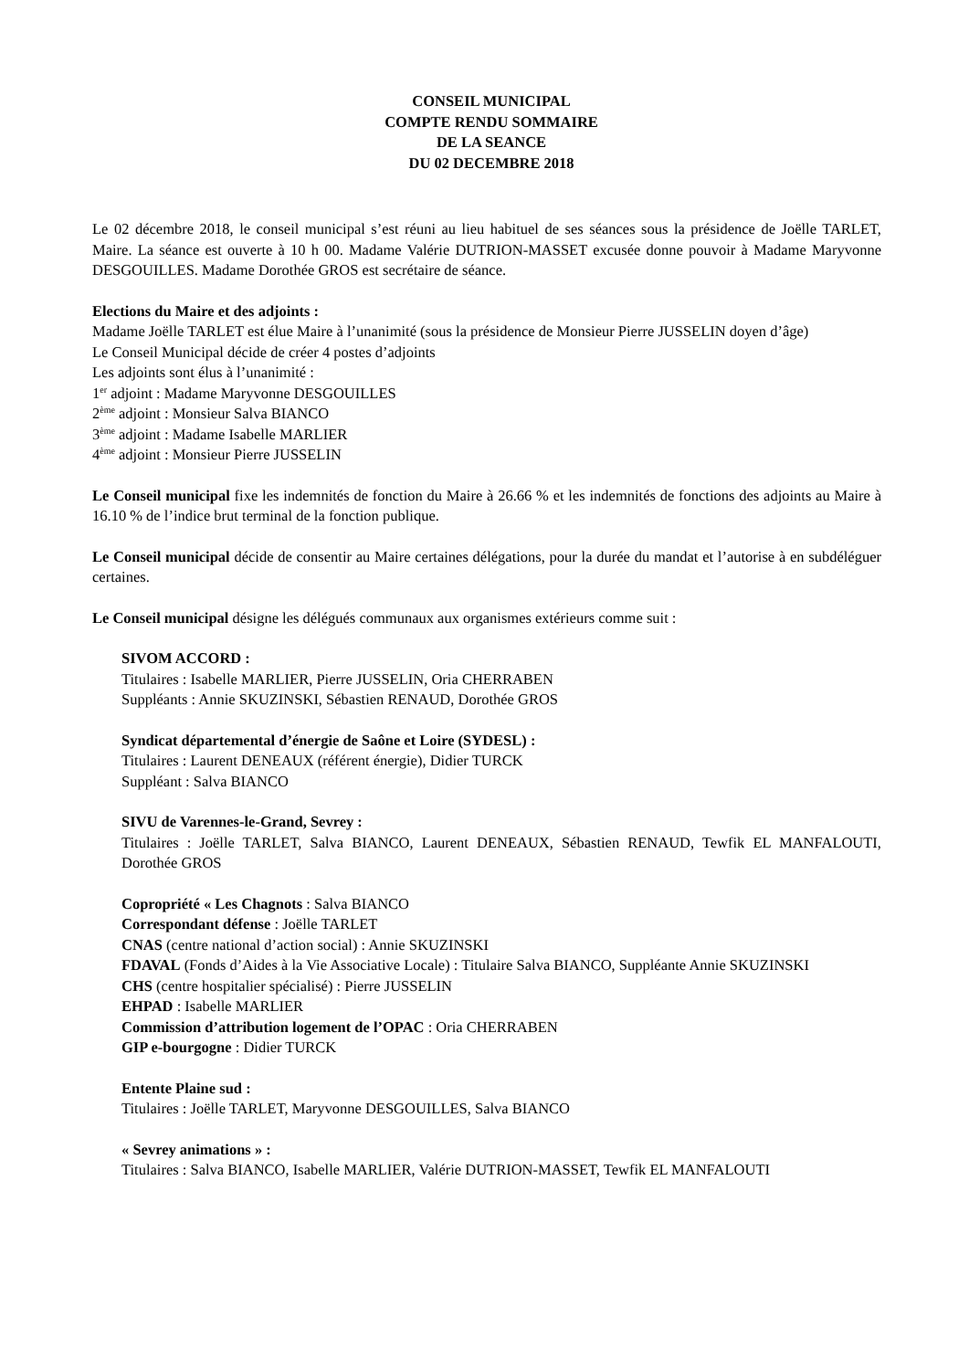CONSEIL MUNICIPAL
COMPTE RENDU SOMMAIRE
DE LA SEANCE
DU 02 DECEMBRE 2018
Le 02 décembre 2018, le conseil municipal s’est réuni au lieu habituel de ses séances sous la présidence de Joëlle TARLET, Maire. La séance est ouverte à 10 h 00. Madame Valérie DUTRION-MASSET excusée donne pouvoir à Madame Maryvonne DESGOUILLES. Madame Dorothée GROS est secrétaire de séance.
Elections du Maire et des adjoints :
Madame Joëlle TARLET est élue Maire à l’unanimité (sous la présidence de Monsieur Pierre JUSSELIN doyen d’âge)
Le Conseil Municipal décide de créer 4 postes d’adjoints
Les adjoints sont élus à l’unanimité :
1<sup>er</sup> adjoint : Madame Maryvonne DESGOUILLES
2<sup>ème</sup> adjoint : Monsieur Salva BIANCO
3<sup>ème</sup> adjoint : Madame Isabelle MARLIER
4<sup>ème</sup> adjoint : Monsieur Pierre JUSSELIN
Le Conseil municipal fixe les indemnités de fonction du Maire à 26.66 % et les indemnités de fonctions des adjoints au Maire à 16.10 % de l’indice brut terminal de la fonction publique.
Le Conseil municipal décide de consentir au Maire certaines délégations, pour la durée du mandat et l’autorise à en subdéléguer certaines.
Le Conseil municipal désigne les délégués communaux aux organismes extérieurs comme suit :
SIVOM ACCORD :
Titulaires : Isabelle MARLIER, Pierre JUSSELIN, Oria CHERRABEN
Suppléants : Annie SKUZINSKI, Sébastien RENAUD, Dorothée GROS
Syndicat départemental d’énergie de Saône et Loire (SYDESL) :
Titulaires : Laurent DENEAUX (référent énergie), Didier TURCK
Suppléant : Salva BIANCO
SIVU de Varennes-le-Grand, Sevrey :
Titulaires : Joëlle TARLET, Salva BIANCO, Laurent DENEAUX, Sébastien RENAUD, Tewfik EL MANFALOUTI, Dorothée GROS
Copropriété « Les Chagnots : Salva BIANCO
Correspondant défense : Joëlle TARLET
CNAS (centre national d’action social) : Annie SKUZINSKI
FDAVAL (Fonds d’Aides à la Vie Associative Locale) : Titulaire Salva BIANCO, Suppléante Annie SKUZINSKI
CHS (centre hospitalier spécialisé) : Pierre JUSSELIN
EHPAD : Isabelle MARLIER
Commission d’attribution logement de l’OPAC : Oria CHERRABEN
GIP e-bourgogne : Didier TURCK
Entente Plaine sud :
Titulaires : Joëlle TARLET, Maryvonne DESGOUILLES, Salva BIANCO
« Sevrey animations » :
Titulaires : Salva BIANCO, Isabelle MARLIER, Valérie DUTRION-MASSET, Tewfik EL MANFALOUTI